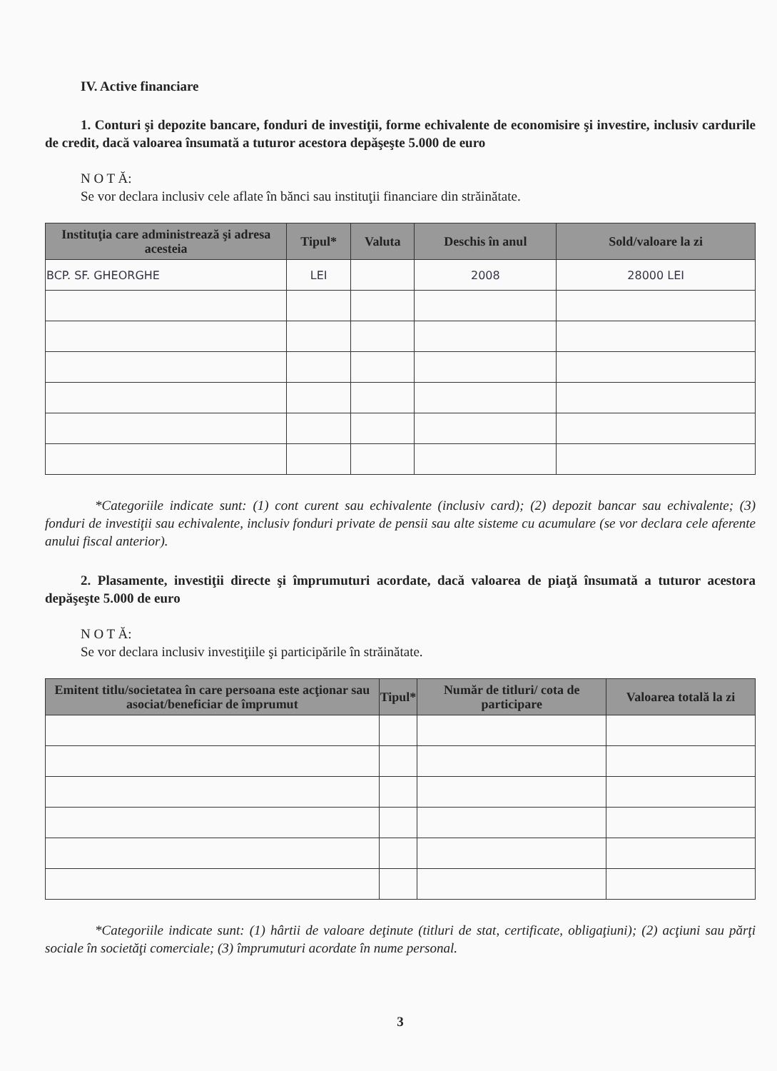IV. Active financiare
1. Conturi şi depozite bancare, fonduri de investiţii, forme echivalente de economisire şi investire, inclusiv cardurile de credit, dacă valoarea însumată a tuturor acestora depăşeşte 5.000 de euro
N O T Ă:
Se vor declara inclusiv cele aflate în bănci sau instituţii financiare din străinătate.
| Instituţia care administrează şi adresa acesteia | Tipul* | Valuta | Deschis în anul | Sold/valoare la zi |
| --- | --- | --- | --- | --- |
| BCP. SF. GHEORGHE | LEI | | 2008 | 28000 LEI |
*Categoriile indicate sunt: (1) cont curent sau echivalente (inclusiv card); (2) depozit bancar sau echivalente; (3) fonduri de investiţii sau echivalente, inclusiv fonduri private de pensii sau alte sisteme cu acumulare (se vor declara cele aferente anului fiscal anterior).
2. Plasamente, investiţii directe şi împrumuturi acordate, dacă valoarea de piaţă însumată a tuturor acestora depăşeşte 5.000 de euro
N O T Ă:
Se vor declara inclusiv investiţiile şi participările în străinătate.
| Emitent titlu/societatea în care persoana este acţionar sau asociat/beneficiar de împrumut | Tipul* | Număr de titluri/ cota de participare | Valoarea totală la zi |
| --- | --- | --- | --- |
*Categoriile indicate sunt: (1) hârtii de valoare deţinute (titluri de stat, certificate, obligaţiuni); (2) acţiuni sau părţi sociale în societăţi comerciale; (3) împrumuturi acordate în nume personal.
3